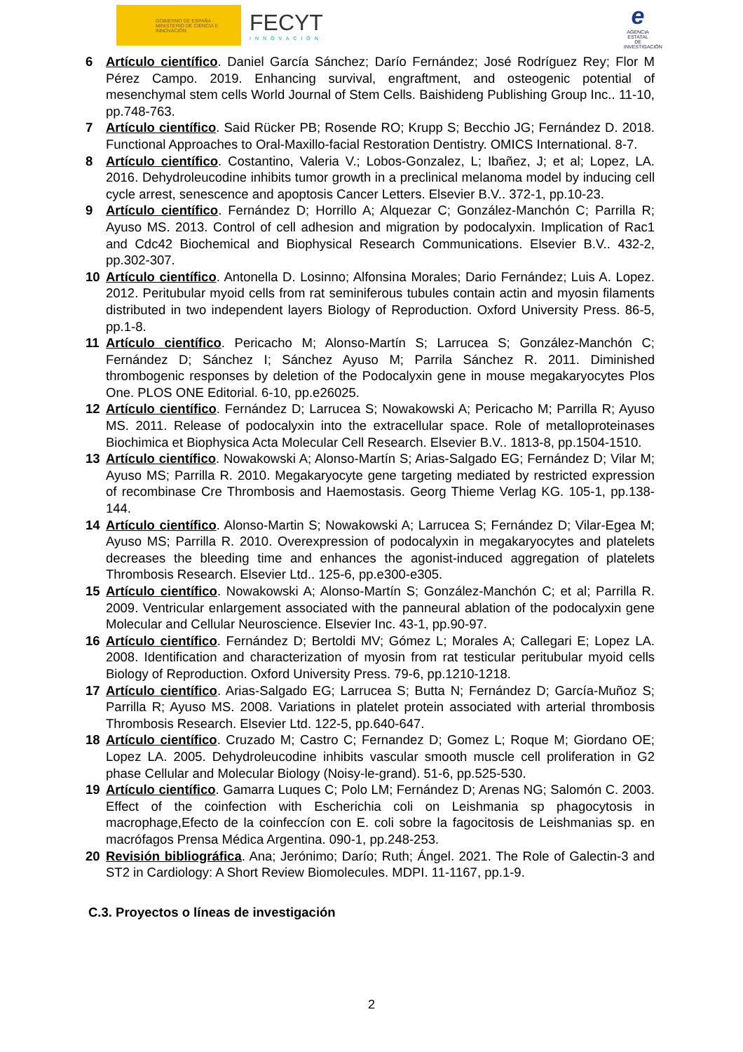GOBIERNO DE ESPAÑA · MINISTERIO DE CIENCIA E INNOVACIÓN
FECYT
INNOVACIÓN
e
AGENCIA ESTATAL DE INVESTIGACIÓN
6 Artículo científico. Daniel García Sánchez; Darío Fernández; José Rodríguez Rey; Flor M Pérez Campo. 2019. Enhancing survival, engraftment, and osteogenic potential of mesenchymal stem cells World Journal of Stem Cells. Baishideng Publishing Group Inc.. 11-10, pp.748-763.
7 Artículo científico. Said Rücker PB; Rosende RO; Krupp S; Becchio JG; Fernández D. 2018. Functional Approaches to Oral-Maxillo-facial Restoration Dentistry. OMICS International. 8-7.
8 Artículo científico. Costantino, Valeria V.; Lobos-Gonzalez, L; Ibañez, J; et al; Lopez, LA. 2016. Dehydroleucodine inhibits tumor growth in a preclinical melanoma model by inducing cell cycle arrest, senescence and apoptosis Cancer Letters. Elsevier B.V.. 372-1, pp.10-23.
9 Artículo científico. Fernández D; Horrillo A; Alquezar C; González-Manchón C; Parrilla R; Ayuso MS. 2013. Control of cell adhesion and migration by podocalyxin. Implication of Rac1 and Cdc42 Biochemical and Biophysical Research Communications. Elsevier B.V.. 432-2, pp.302-307.
10 Artículo científico. Antonella D. Losinno; Alfonsina Morales; Dario Fernández; Luis A. Lopez. 2012. Peritubular myoid cells from rat seminiferous tubules contain actin and myosin filaments distributed in two independent layers Biology of Reproduction. Oxford University Press. 86-5, pp.1-8.
11 Artículo científico. Pericacho M; Alonso-Martín S; Larrucea S; González-Manchón C; Fernández D; Sánchez I; Sánchez Ayuso M; Parrila Sánchez R. 2011. Diminished thrombogenic responses by deletion of the Podocalyxin gene in mouse megakaryocytes Plos One. PLOS ONE Editorial. 6-10, pp.e26025.
12 Artículo científico. Fernández D; Larrucea S; Nowakowski A; Pericacho M; Parrilla R; Ayuso MS. 2011. Release of podocalyxin into the extracellular space. Role of metalloproteinases Biochimica et Biophysica Acta Molecular Cell Research. Elsevier B.V.. 1813-8, pp.1504-1510.
13 Artículo científico. Nowakowski A; Alonso-Martín S; Arias-Salgado EG; Fernández D; Vilar M; Ayuso MS; Parrilla R. 2010. Megakaryocyte gene targeting mediated by restricted expression of recombinase Cre Thrombosis and Haemostasis. Georg Thieme Verlag KG. 105-1, pp.138-144.
14 Artículo científico. Alonso-Martin S; Nowakowski A; Larrucea S; Fernández D; Vilar-Egea M; Ayuso MS; Parrilla R. 2010. Overexpression of podocalyxin in megakaryocytes and platelets decreases the bleeding time and enhances the agonist-induced aggregation of platelets Thrombosis Research. Elsevier Ltd.. 125-6, pp.e300-e305.
15 Artículo científico. Nowakowski A; Alonso-Martín S; González-Manchón C; et al; Parrilla R. 2009. Ventricular enlargement associated with the panneural ablation of the podocalyxin gene Molecular and Cellular Neuroscience. Elsevier Inc. 43-1, pp.90-97.
16 Artículo científico. Fernández D; Bertoldi MV; Gómez L; Morales A; Callegari E; Lopez LA. 2008. Identification and characterization of myosin from rat testicular peritubular myoid cells Biology of Reproduction. Oxford University Press. 79-6, pp.1210-1218.
17 Artículo científico. Arias-Salgado EG; Larrucea S; Butta N; Fernández D; García-Muñoz S; Parrilla R; Ayuso MS. 2008. Variations in platelet protein associated with arterial thrombosis Thrombosis Research. Elsevier Ltd. 122-5, pp.640-647.
18 Artículo científico. Cruzado M; Castro C; Fernandez D; Gomez L; Roque M; Giordano OE; Lopez LA. 2005. Dehydroleucodine inhibits vascular smooth muscle cell proliferation in G2 phase Cellular and Molecular Biology (Noisy-le-grand). 51-6, pp.525-530.
19 Artículo científico. Gamarra Luques C; Polo LM; Fernández D; Arenas NG; Salomón C. 2003. Effect of the coinfection with Escherichia coli on Leishmania sp phagocytosis in macrophage,Efecto de la coinfeccíon con E. coli sobre la fagocitosis de Leishmanias sp. en macrófagos Prensa Médica Argentina. 090-1, pp.248-253.
20 Revisión bibliográfica. Ana; Jerónimo; Darío; Ruth; Ángel. 2021. The Role of Galectin-3 and ST2 in Cardiology: A Short Review Biomolecules. MDPI. 11-1167, pp.1-9.
C.3. Proyectos o líneas de investigación
2